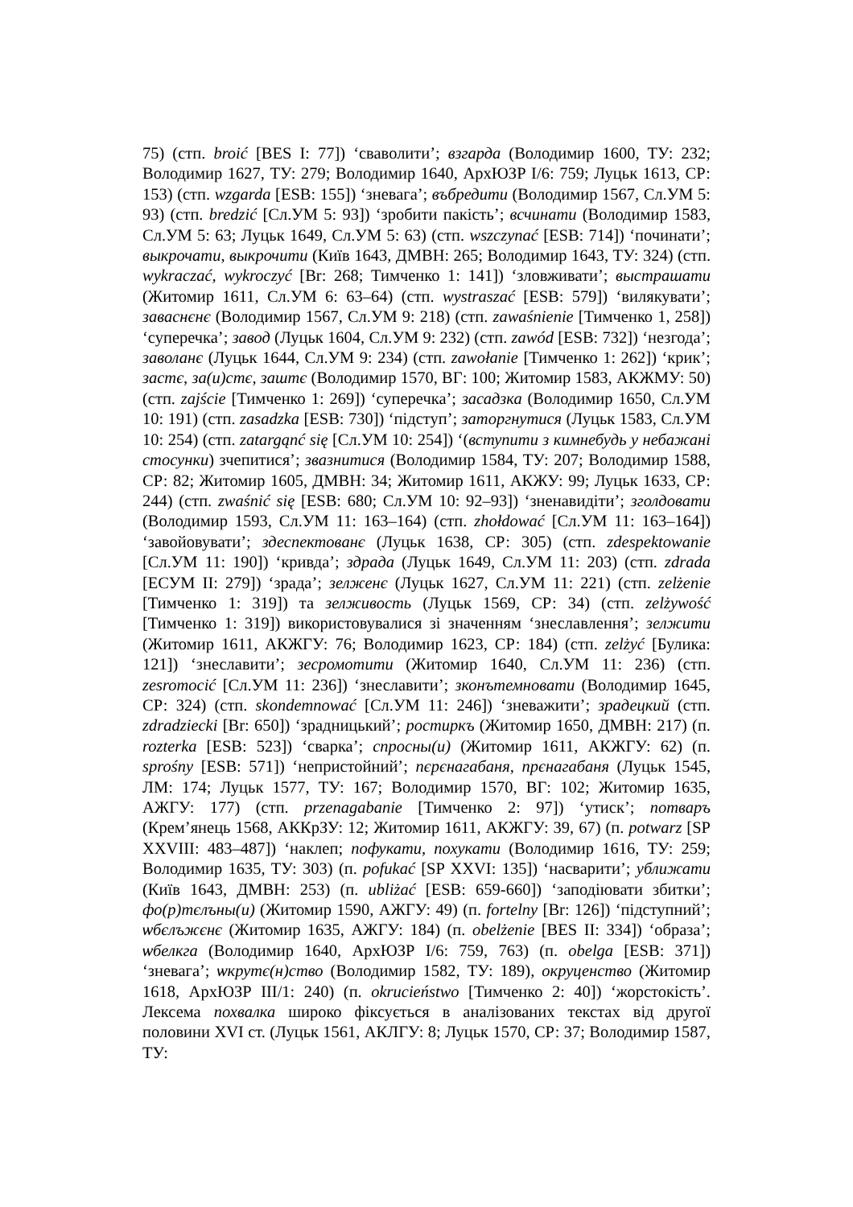75) (стп. broić [BES I: 77]) ‘сваволити’; взгарда (Володимир 1600, ТУ: 232; Володимир 1627, ТУ: 279; Володимир 1640, АрхЮЗР I/6: 759; Луцьк 1613, СР: 153) (стп. wzgarda [ESB: 155]) ‘зневага’; въбредити (Володимир 1567, Сл.УМ 5: 93) (стп. bredzić [Сл.УМ 5: 93]) ‘зробити пакість’; всчинати (Володимир 1583, Сл.УМ 5: 63; Луцьк 1649, Сл.УМ 5: 63) (стп. wszczynać [ESB: 714]) ‘починати’; выкрочати, выкрочити (Київ 1643, ДМВН: 265; Володимир 1643, ТУ: 324) (стп. wykraczać, wykroczyć [Br: 268; Тимченко 1: 141]) ‘зловживати’; выстрашати (Житомир 1611, Сл.УМ 6: 63–64) (стп. wystraszać [ESB: 579]) ‘вилякувати’; заваснєнє (Володимир 1567, Сл.УМ 9: 218) (стп. zawaśnienie [Тимченко 1, 258]) ‘суперечка’; завод (Луцьк 1604, Сл.УМ 9: 232) (стп. zawód [ESB: 732]) ‘незгода’; заволанє (Луцьк 1644, Сл.УМ 9: 234) (стп. zawołanie [Тимченко 1: 262]) ‘крик’; застє, за(и)стє, заштє (Володимир 1570, ВГ: 100; Житомир 1583, АКЖМУ: 50) (стп. zajście [Тимченко 1: 269]) ‘суперечка’; засадзка (Володимир 1650, Сл.УМ 10: 191) (стп. zasadzka [ESB: 730]) ‘підступ’; заторгнутися (Луцьк 1583, Сл.УМ 10: 254) (стп. zatargąnć się [Сл.УМ 10: 254]) ‘(вступити з кимнебудь у небажані стосунки) зчепитися’; звазнитися (Володимир 1584, ТУ: 207; Володимир 1588, СР: 82; Житомир 1605, ДМВН: 34; Житомир 1611, АКЖУ: 99; Луцьк 1633, СР: 244) (стп. zwaśnić się [ESB: 680; Сл.УМ 10: 92–93]) ‘зненавидіти’; зголдовати (Володимир 1593, Сл.УМ 11: 163–164) (стп. zhołdować [Сл.УМ 11: 163–164]) ‘завойовувати’; здеспектованє (Луцьк 1638, СР: 305) (стп. zdespektowanie [Сл.УМ 11: 190]) ‘кривда’; здрада (Луцьк 1649, Сл.УМ 11: 203) (стп. zdrada [ЕСУМ II: 279]) ‘зрада’; зелженє (Луцьк 1627, Сл.УМ 11: 221) (стп. zelżenie [Тимченко 1: 319]) та зелживость (Луцьк 1569, СР: 34) (стп. zelżywość [Тимченко 1: 319]) використовувалися зі значенням ‘знеславлення’; зелжити (Житомир 1611, АКЖГУ: 76; Володимир 1623, СР: 184) (стп. zelżyć [Булика: 121]) ‘знеславити’; зесромотити (Житомир 1640, Сл.УМ 11: 236) (стп. zesromocić [Сл.УМ 11: 236]) ‘знеславити’; зконътемновати (Володимир 1645, СР: 324) (стп. skondemnować [Сл.УМ 11: 246]) ‘зневажити’; зрадецкий (стп. zdradziecki [Br: 650]) ‘зрадницький’; ростиркъ (Житомир 1650, ДМВН: 217) (п. rozterka [ESB: 523]) ‘сварка’; спросны(и) (Житомир 1611, АКЖГУ: 62) (п. sprośny [ESB: 571]) ‘непристойний’; пєрєнагабаня, прєнагабаня (Луцьк 1545, ЛМ: 174; Луцьк 1577, ТУ: 167; Володимир 1570, ВГ: 102; Житомир 1635, АЖГУ: 177) (стп. przenagabanie [Тимченко 2: 97]) ‘утиск’; потваръ (Крем’янець 1568, АККрЗУ: 12; Житомир 1611, АКЖГУ: 39, 67) (п. potwarz [SP XXVIII: 483–487]) ‘наклеп; пофукати, похукати (Володимир 1616, ТУ: 259; Володимир 1635, ТУ: 303) (п. pofukać [SP XXVI: 135]) ‘насварити’; уближати (Київ 1643, ДМВН: 253) (п. ubliżać [ESB: 659-660]) ‘заподіювати збитки’; фо(р)тєлъны(и) (Житомир 1590, АЖГУ: 49) (п. fortelny [Br: 126]) ‘підступний’; ѡбєлъжєнє (Житомир 1635, АЖГУ: 184) (п. obelżenie [BES II: 334]) ‘образа’; ѡбелкга (Володимир 1640, АрхЮЗР I/6: 759, 763) (п. obelga [ESB: 371]) ‘зневага’; ѡкрутє(н)ство (Володимир 1582, ТУ: 189), окруценство (Житомир 1618, АрхЮЗР III/1: 240) (п. okrucieństwo [Тимченко 2: 40]) ‘жорстокість’. Лексема похвалка широко фіксується в аналізованих текстах від другої половини XVI ст. (Луцьк 1561, АКЛГУ: 8; Луцьк 1570, СР: 37; Володимир 1587, ТУ: